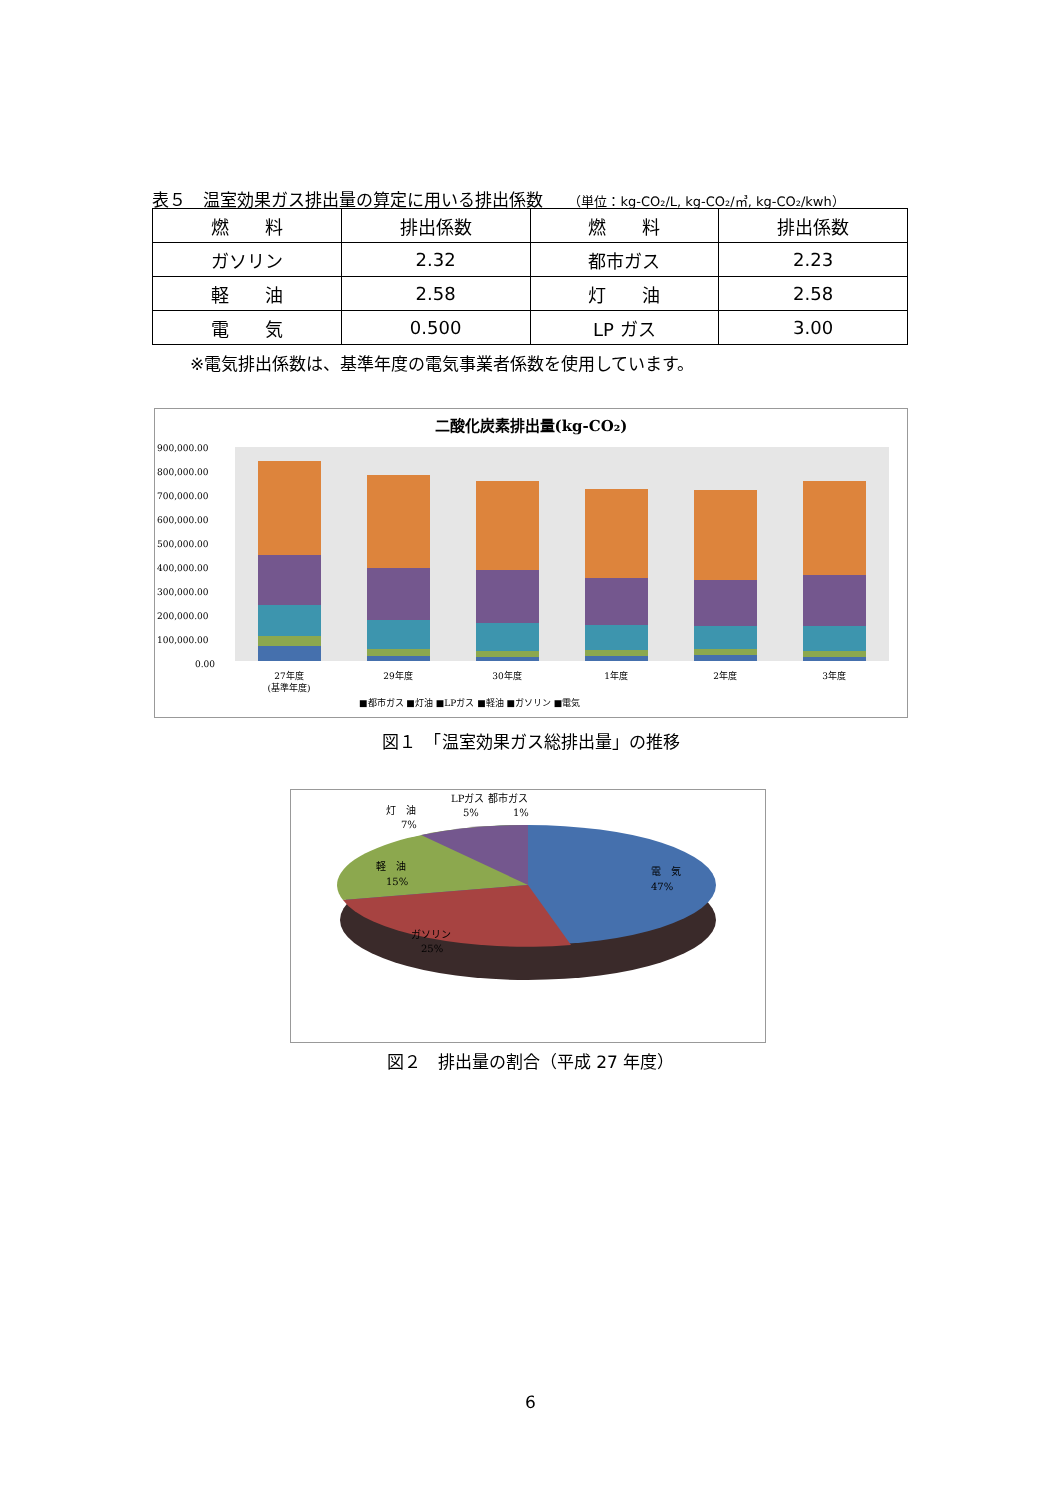表５　温室効果ガス排出量の算定に用いる排出係数 （単位：kg-CO₂/L, kg-CO₂/㎥, kg-CO₂/kwh）
| 燃 料 | 排出係数 | 燃 料 | 排出係数 |
| --- | --- | --- | --- |
| ガソリン | 2.32 | 都市ガス | 2.23 |
| 軽 油 | 2.58 | 灯 油 | 2.58 |
| 電 気 | 0.500 | LP ガス | 3.00 |
※電気排出係数は、基準年度の電気事業者係数を使用しています。
二酸化炭素排出量(kg-CO₂)
900,000.00
800,000.00
700,000.00
600,000.00
500,000.00
400,000.00
300,000.00
200,000.00
100,000.00
0.00
27年度
(基準年度)
29年度
30年度
1年度
2年度
3年度
■都市ガス ■灯油 ■LPガス ■軽油 ■ガソリン ■電気
図１　「温室効果ガス総排出量」の推移
電　気
47%
軽　油
15%
ガソリン
25%
灯　油
7%
LPガス 都市ガス
5%
1%
図２　排出量の割合（平成 27 年度）
6